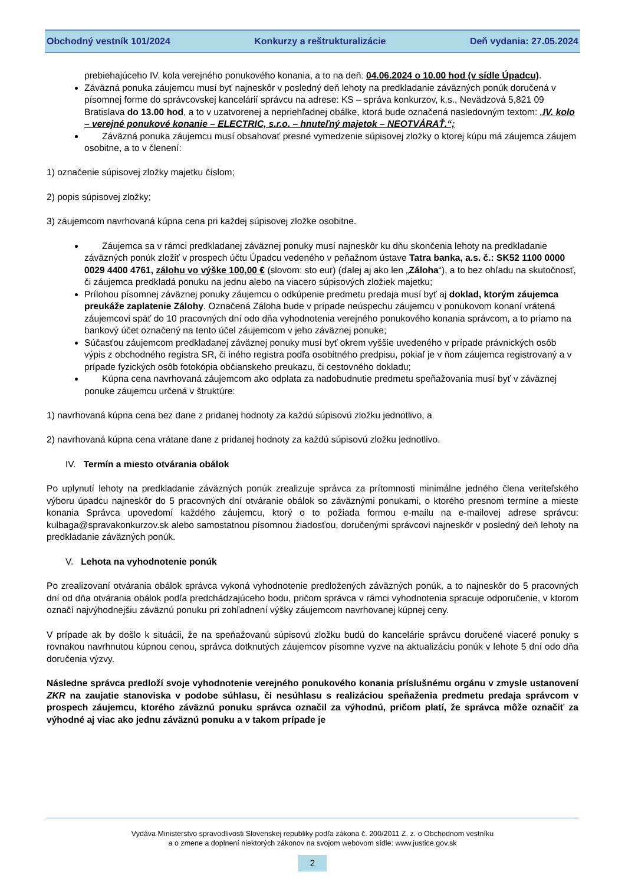Obchodný vestník 101/2024 Konkurzy a reštrukturalizácie Deň vydania: 27.05.2024
prebiehajúceho IV. kola verejného ponukového konania, a to na deň: 04.06.2024 o 10.00 hod (v sídle Úpadcu).
Záväzná ponuka záujemcu musí byť najneskôr v posledný deň lehoty na predkladanie záväzných ponúk doručená v písomnej forme do správcovskej kancelárií správcu na adrese: KS – správa konkurzov, k.s., Nevädzová 5,821 09 Bratislava do 13.00 hod, a to v uzatvorenej a nepriehľadnej obálke, ktorá bude označená nasledovným textom: „IV. kolo – verejné ponukové konanie – ELECTRIC, s.r.o. – hnuteľný majetok – NEOTVÁRAŤ.“;
Záväzná ponuka záujemcu musí obsahovať presné vymedzenie súpisovej zložky o ktorej kúpu má záujemca záujem osobitne, a to v členení:
1) označenie súpisovej zložky majetku číslom;
2) popis súpisovej zložky;
3) záujemcom navrhovaná kúpna cena pri každej súpisovej zložke osobitne.
Záujemca sa v rámci predkladanej záväznej ponuky musí najneskôr ku dňu skončenia lehoty na predkladanie záväzných ponúk zložiť v prospech účtu Úpadcu vedeného v peňažnom ústave Tatra banka, a.s. č.: SK52 1100 0000 0029 4400 4761, zálohu vo výške 100,00 € (slovom: sto eur) (ďalej aj ako len „Záloha“), a to bez ohľadu na skutočnosť, či záujemca predkladá ponuku na jednu alebo na viacero súpisových zložiek majetku;
Prílohou písomnej záväznej ponuky záujemcu o odkúpenie predmetu predaja musí byť aj doklad, ktorým záujemca preukáže zaplatenie Zálohy. Označená Záloha bude v prípade neúspechu záujemcu v ponukovom konaní vrátená záujemcovi späť do 10 pracovných dní odo dňa vyhodnotenia verejného ponukového konania správcom, a to priamo na bankový účet označený na tento účel záujemcom v jeho záväznej ponuke;
Súčasťou záujemcom predkladanej záväznej ponuky musí byť okrem vyššie uvedeného v prípade právnických osôb výpis z obchodného registra SR, či iného registra podľa osobitného predpisu, pokiaľ je v ňom záujemca registrovaný a v prípade fyzických osôb fotokópia občianskeho preukazu, či cestovného dokladu;
Kúpna cena navrhovaná záujemcom ako odplata za nadobudnutie predmetu speňažovania musí byť v záväznej ponuke záujemcu určená v štruktúre:
1) navrhovaná kúpna cena bez dane z pridanej hodnoty za každú súpisovú zložku jednotlivo, a
2) navrhovaná kúpna cena vrátane dane z pridanej hodnoty za každú súpisovú zložku jednotlivo.
IV. Termín a miesto otvárania obálok
Po uplynutí lehoty na predkladanie záväzných ponúk zrealizuje správca za prítomnosti minimálne jedného člena veriteľského výboru úpadcu najneskôr do 5 pracovných dní otváranie obálok so záväznými ponukami, o ktorého presnom termíne a mieste konania Správca upovedomí každého záujemcu, ktorý o to požiada formou e-mailu na e-mailovej adrese správcu: kulbaga@spravakonkurzov.sk alebo samostatnou písomnou žiadosťou, doručenými správcovi najneskôr v posledný deň lehoty na predkladanie záväzných ponúk.
V. Lehota na vyhodnotenie ponúk
Po zrealizovaní otvárania obálok správca vykoná vyhodnotenie predložených záväzných ponúk, a to najneskôr do 5 pracovných dní od dňa otvárania obálok podľa predchádzajúceho bodu, pričom správca v rámci vyhodnotenia spracuje odporučenie, v ktorom označí najvýhodnejšiu záväznú ponuku pri zohľadnení výšky záujemcom navrhovanej kúpnej ceny.
V prípade ak by došlo k situácii, že na speňažovanú súpisovú zložku budú do kancelárie správcu doručené viaceré ponuky s rovnakou navrhnutou kúpnou cenou, správca dotknutých záujemcov písomne vyzve na aktualizáciu ponúk v lehote 5 dní odo dňa doručenia výzvy.
Následne správca predloží svoje vyhodnotenie verejného ponukového konania príslušnému orgánu v zmysle ustanovení ZKR na zaujatie stanoviska v podobe súhlasu, či nesúhlasu s realizáciou speňaženia predmetu predaja správcom v prospech záujemcu, ktorého záväznú ponuku správca označil za výhodnú, pričom platí, že správca môže označiť za výhodné aj viac ako jednu záväznú ponuku a v takom prípade je
Vydáva Ministerstvo spravodlivosti Slovenskej republiky podľa zákona č. 200/2011 Z. z. o Obchodnom vestníku
a o zmene a doplnení niektorých zákonov na svojom webovom sídle: www.justice.gov.sk
2